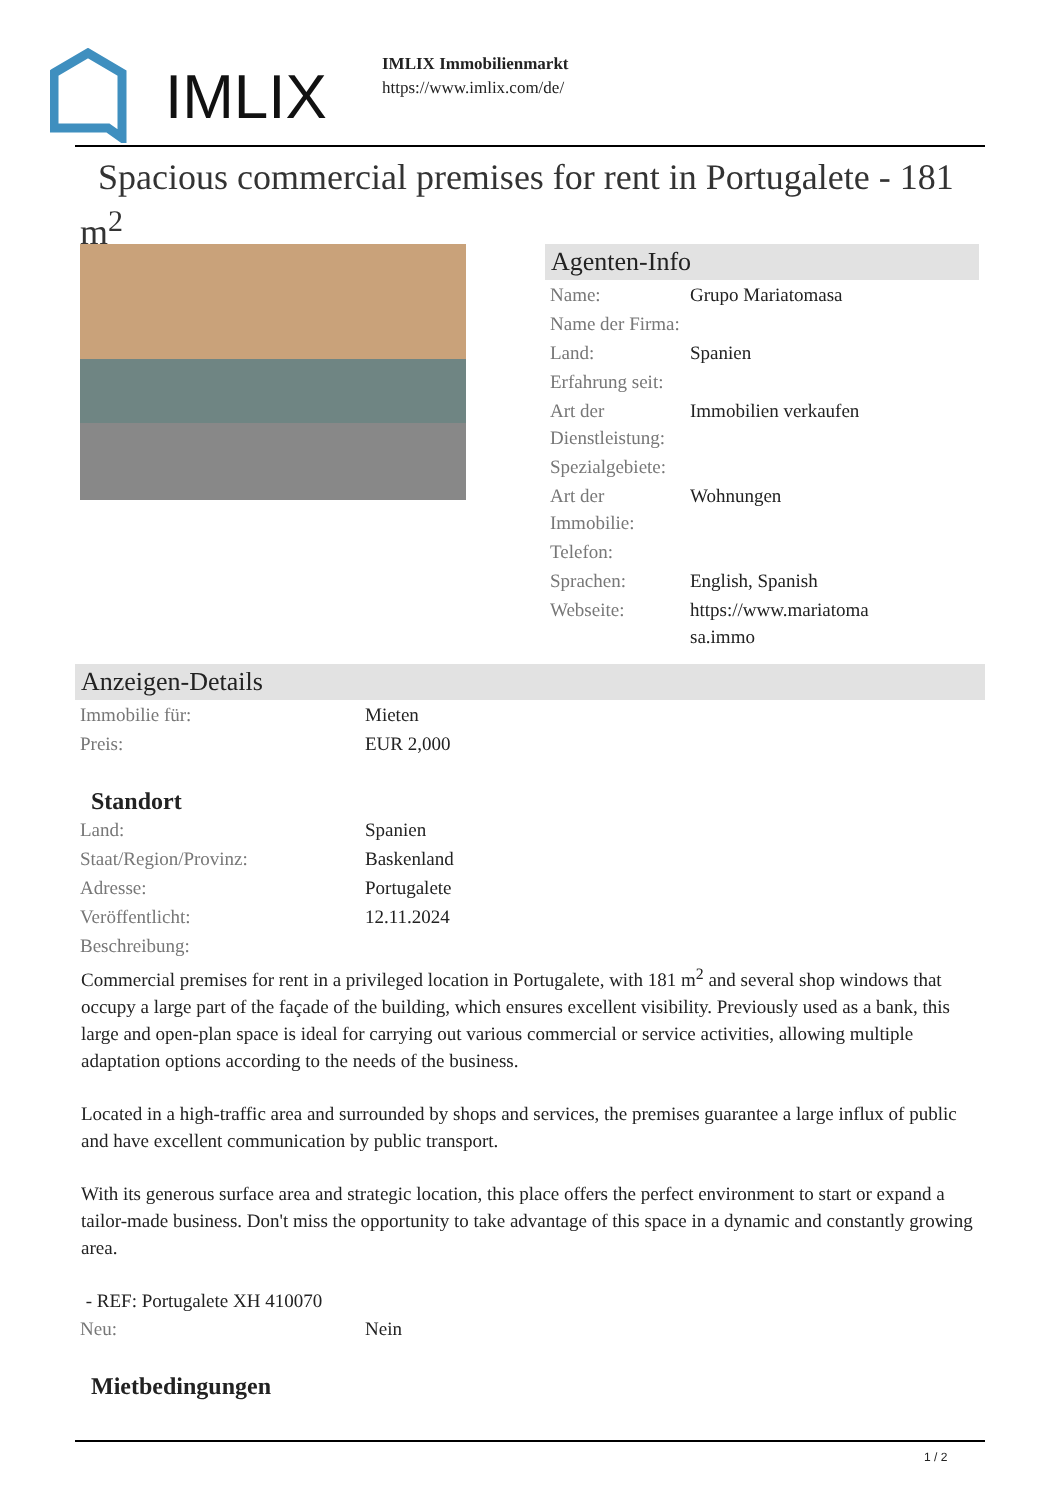IMLIX
IMLIX Immobilienmarkt
https://www.imlix.com/de/
Spacious commercial premises for rent in Portugalete - 181 m<sup>2</sup>
Agenten-Info
| Name: | Grupo Mariatomasa |
| Name der Firma: | |
| Land: | Spanien |
| Erfahrung seit: | |
| Art der Dienstleistung: | Immobilien verkaufen |
| Spezialgebiete: | |
| Art der Immobilie: | Wohnungen |
| Telefon: | |
| Sprachen: | English, Spanish |
| Webseite: | https://www.mariatoma sa.immo |
Anzeigen-Details
| Immobilie für: | Mieten |
| Preis: | EUR 2,000 |
Standort
| Land: | Spanien |
| Staat/Region/Provinz: | Baskenland |
| Adresse: | Portugalete |
| Veröffentlicht: | 12.11.2024 |
| Beschreibung: | |
Commercial premises for rent in a privileged location in Portugalete, with 181 m<sup>2</sup> and several shop windows that occupy a large part of the façade of the building, which ensures excellent visibility. Previously used as a bank, this large and open-plan space is ideal for carrying out various commercial or service activities, allowing multiple adaptation options according to the needs of the business.
Located in a high-traffic area and surrounded by shops and services, the premises guarantee a large influx of public and have excellent communication by public transport.
With its generous surface area and strategic location, this place offers the perfect environment to start or expand a tailor-made business. Don't miss the opportunity to take advantage of this space in a dynamic and constantly growing area.
- REF: Portugalete XH 410070
| Neu: | Nein |
Mietbedingungen
1 / 2